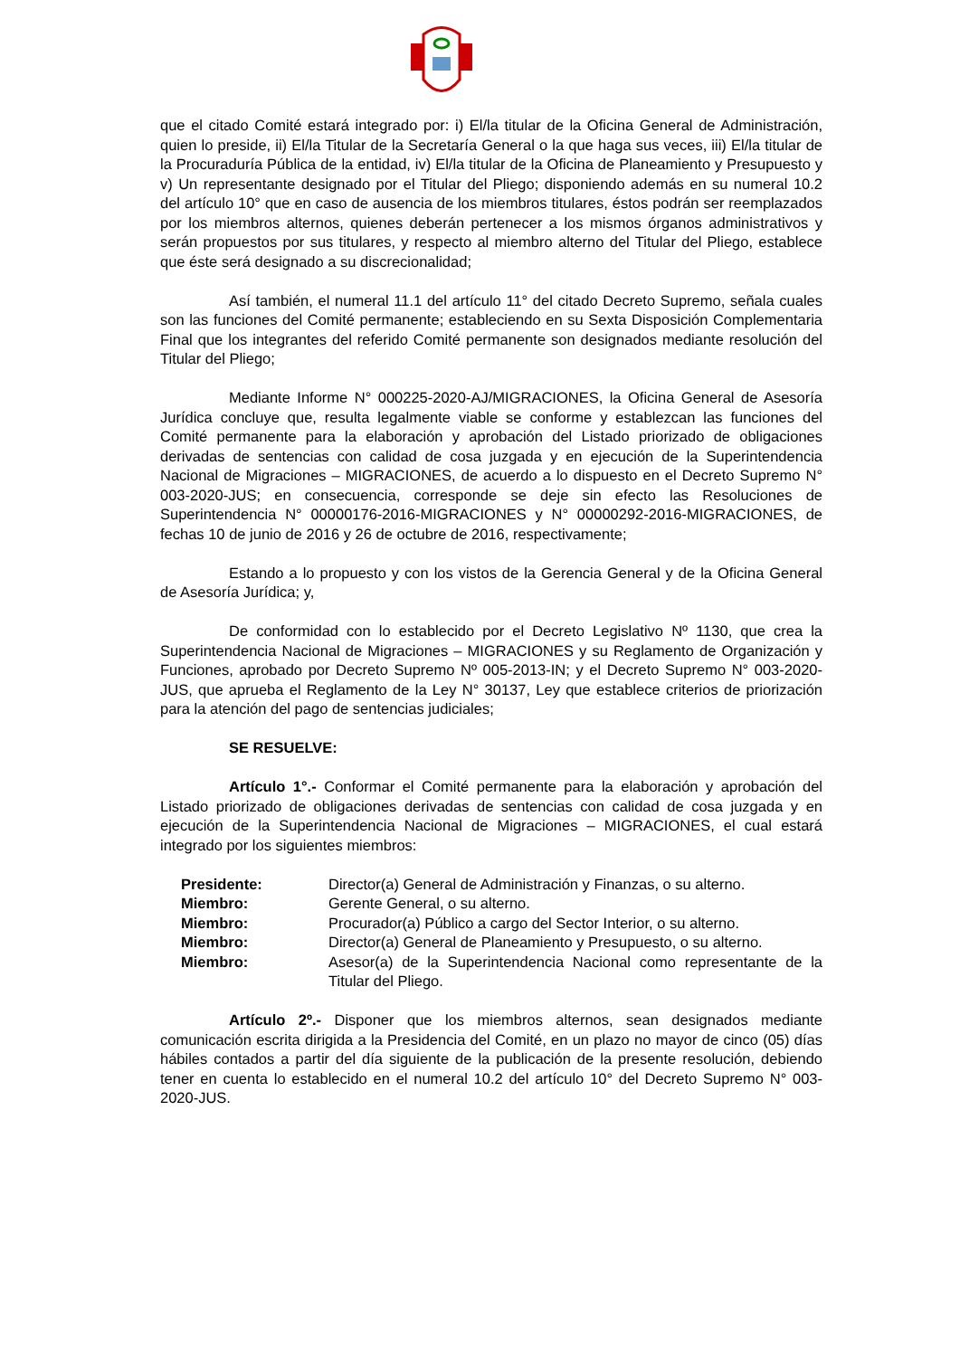que el citado Comité estará integrado por: i) El/la titular de la Oficina General de Administración, quien lo preside, ii) El/la Titular de la Secretaría General o la que haga sus veces, iii) El/la titular de la Procuraduría Pública de la entidad, iv) El/la titular de la Oficina de Planeamiento y Presupuesto y v) Un representante designado por el Titular del Pliego; disponiendo además en su numeral 10.2 del artículo 10° que en caso de ausencia de los miembros titulares, éstos podrán ser reemplazados por los miembros alternos, quienes deberán pertenecer a los mismos órganos administrativos y serán propuestos por sus titulares, y respecto al miembro alterno del Titular del Pliego, establece que éste será designado a su discrecionalidad;
Así también, el numeral 11.1 del artículo 11° del citado Decreto Supremo, señala cuales son las funciones del Comité permanente; estableciendo en su Sexta Disposición Complementaria Final que los integrantes del referido Comité permanente son designados mediante resolución del Titular del Pliego;
Mediante Informe N° 000225-2020-AJ/MIGRACIONES, la Oficina General de Asesoría Jurídica concluye que, resulta legalmente viable se conforme y establezcan las funciones del Comité permanente para la elaboración y aprobación del Listado priorizado de obligaciones derivadas de sentencias con calidad de cosa juzgada y en ejecución de la Superintendencia Nacional de Migraciones – MIGRACIONES, de acuerdo a lo dispuesto en el Decreto Supremo N° 003-2020-JUS; en consecuencia, corresponde se deje sin efecto las Resoluciones de Superintendencia N° 00000176-2016-MIGRACIONES y N° 00000292-2016-MIGRACIONES, de fechas 10 de junio de 2016 y 26 de octubre de 2016, respectivamente;
Estando a lo propuesto y con los vistos de la Gerencia General y de la Oficina General de Asesoría Jurídica; y,
De conformidad con lo establecido por el Decreto Legislativo Nº 1130, que crea la Superintendencia Nacional de Migraciones – MIGRACIONES y su Reglamento de Organización y Funciones, aprobado por Decreto Supremo Nº 005-2013-IN; y el Decreto Supremo N° 003-2020-JUS, que aprueba el Reglamento de la Ley N° 30137, Ley que establece criterios de priorización para la atención del pago de sentencias judiciales;
SE RESUELVE:
Artículo 1°.- Conformar el Comité permanente para la elaboración y aprobación del Listado priorizado de obligaciones derivadas de sentencias con calidad de cosa juzgada y en ejecución de la Superintendencia Nacional de Migraciones – MIGRACIONES, el cual estará integrado por los siguientes miembros:
| Presidente: | Director(a) General de Administración y Finanzas, o su alterno. |
| Miembro: | Gerente General, o su alterno. |
| Miembro: | Procurador(a) Público a cargo del Sector Interior, o su alterno. |
| Miembro: | Director(a) General de Planeamiento y Presupuesto, o su alterno. |
| Miembro: | Asesor(a) de la Superintendencia Nacional como representante de la Titular del Pliego. |
Artículo 2º.- Disponer que los miembros alternos, sean designados mediante comunicación escrita dirigida a la Presidencia del Comité, en un plazo no mayor de cinco (05) días hábiles contados a partir del día siguiente de la publicación de la presente resolución, debiendo tener en cuenta lo establecido en el numeral 10.2 del artículo 10° del Decreto Supremo N° 003-2020-JUS.